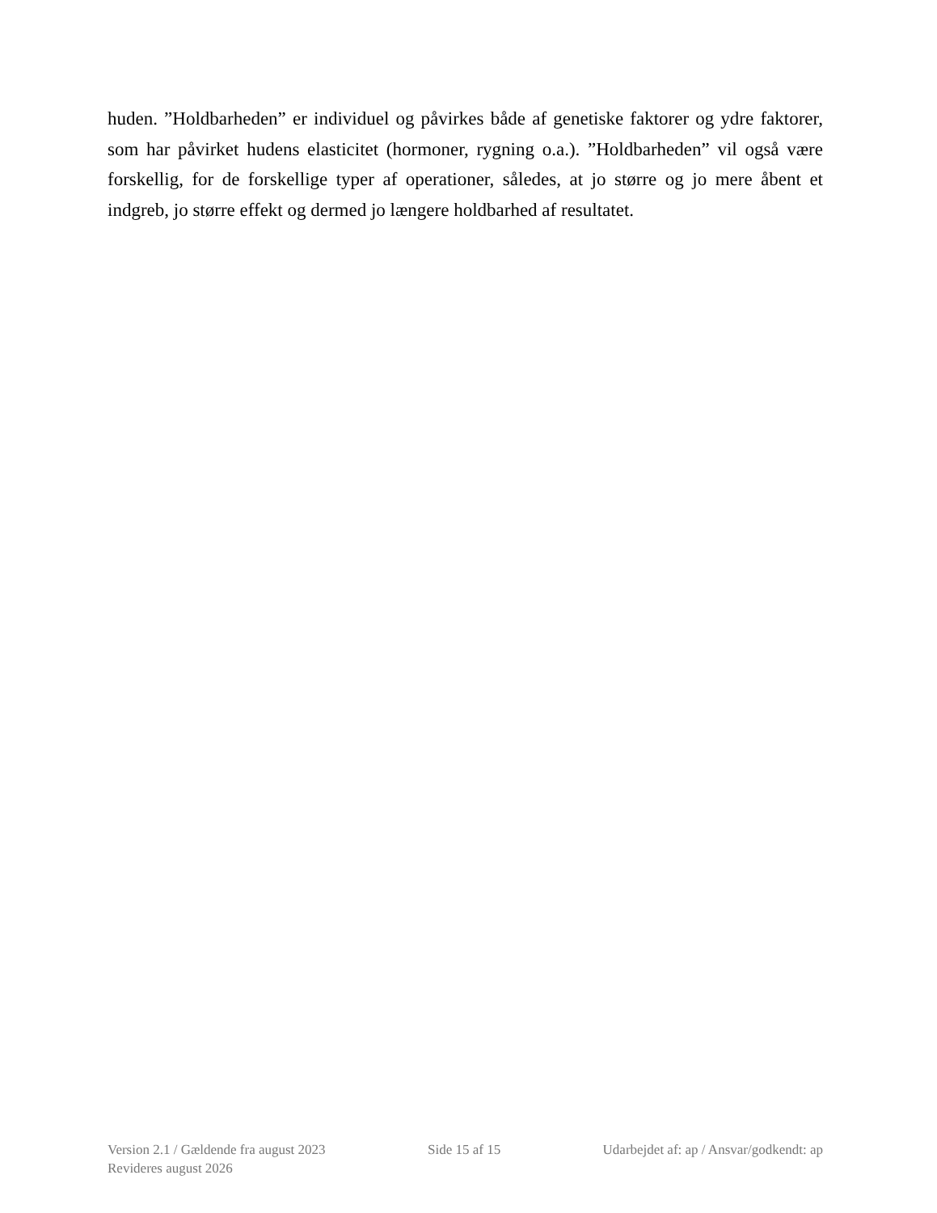huden. ”Holdbarheden” er individuel og påvirkes både af genetiske faktorer og ydre faktorer, som har påvirket hudens elasticitet (hormoner, rygning o.a.). ”Holdbarheden” vil også være forskellig, for de forskellige typer af operationer, således, at jo større og jo mere åbent et indgreb, jo større effekt og dermed jo længere holdbarhed af resultatet.
Version 2.1 / Gældende fra august 2023 Side 15 af 15 Udarbejdet af: ap / Ansvar/godkendt: ap
Revideres august 2026